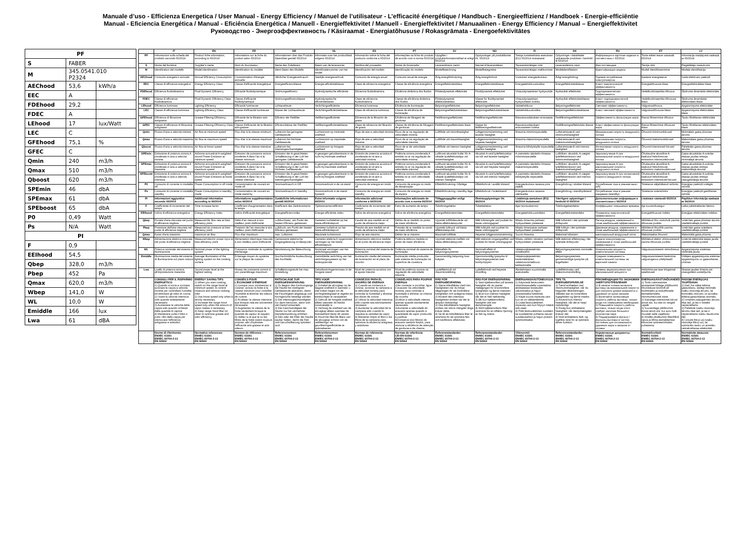Manuale d’uso - Efficienza Energetica / User Manual - Energy Efficiency / Manuel de l’utilisateur - L’efficacité énergétique / Handbuch - Energieeffizienz / Handboek - Energie-efficiëntie
Manual - Eficiencia Energética / Manual - Eficiência Energética / Manuell - Energieffektivitet / Manuell - Energieffektivitet / Manuaalinen - Energy Efficiency / Manual – Energieffektivitet
Руководство - Энергоэффективность / Käsiraamat - Energiatõhususe / Rokasgrāmata - Energoefektivitātes
| PF | | |
| --- | --- | --- |
| S | FABER | |
| M | 345.0541.010 P2324 | |
| AEChood | 53,6 | kWh/a |
| EEC | A | |
| FDEhood | 29,2 | |
| FDEC | A | |
| LEhood | 17 | lux/Watt |
| LEC | C | |
| GFEhood | 75,1 | % |
| GFEC | C | |
| Qmin | 240 | m3/h |
| Qmax | 510 | m3/h |
| Qboost | 620 | m3/h |
| SPEmin | 46 | dbA |
| SPEmax | 61 | dbA |
| SPEboost | 65 | dbA |
| P0 | 0,49 | Watt |
| Ps | N/A | Watt |
| PI | | |
| F | 0,9 | |
| EEIhood | 54,5 | |
| Qbep | 328,0 | m3/h |
| Pbep | 452 | Pa |
| Qmax | 620,0 | m3/h |
| Wbep | 141,0 | W |
| WL | 10,0 | W |
| Emiddle | 166 | lux |
| Lwa | 61 | dBA |
| | IT | EN | FR | DE | NL | ES | PT | SV | NO | FI | DK | RU | ET | LV |
| --- | --- | --- | --- | --- | --- | --- | --- | --- | --- | --- | --- | --- | --- | --- |
| PF | Informazioni sulla scheda del prodotto secondo 65/2014 | Product fiche information, according to 65/2014 | Informations sur la fiche du produit selon 65/2014 | Informationen über das Produkt-Datenblatt gemäß 65/2014 | Informatie over het productblad volgens 65/2014 | Información sobre la ficha del producto conforme a 65/2014 | Informações na ficha do produto de acordo com a norma 65/2014 | Uppgifter i produktinformationsblad et enligt 65/2014 | Opplysninger på produktkortet iht. 65/2014 | Tietoja tuotetiedoista asetuksen (EU) 65/2014 mukaisesti | Oplysninger i databladet vedrørende produktet i henhold til 65/2014 | Информация в карточке изделия в соответствии с 65/2014 | Toote etiketi teave vastavalt 65/2014 | Informācija marķējumā saskaņā ar 65/2014 |
| S | Nome del fornitore | Supplier's name | Nom du fournisseur | Name des Zulieferers | Naam van de leverancier | Nombre del proveedor | Nome do fornecedor | Leverantörens namn | Navnet til leverandøren | Tavarantoimittajan nimi | Leverandørens navn | Имя поставщика | Tarnija nimi | Piegādātāja nosaukums |
| M | Identificativo del modello | Model identification | Identification du modèle | Ident-Daten des Modells | Identificatienummer van het model | Identificación del modelo | Identificação do modelo | Modellbeteckning | Modellbetegnelse | Tavarantoimittajan mallitunniste | Modelidentifikation | Идентификация модели | Mudeli identifitseerimine | Modeļa identifikācija |
| AEChood | Consumo energetico annuale | Annual Efficiency Consumption | Consommation d'énergie annuelle | Jährlicher Energieverbrauch | Jaarlijks energieverbruik | Consumo de energía anual | Consumo anual de energia | Årlig energiförbrukning | Årlig energiforbruk | Vuotuinen energiankulutus | Årligt energiforbrug | Годовое потребление электроэнергии | Aastane energiatarve | Gada efektīvais patēriņš |
| EEC | Classe di efficienza energetica | Energy Efficiency Class | Classe d'efficacité énergétique | Energieeffizienzklasse | Energie-efficiëntieklasse | Clase de eficiencia energética | Classe de eficiência energética | Energieffektivitetsklass | Energieffektivitetsklasse | Energiatehokkuusluokka | Energieffektivitetsklasse | Класс энергетической эффективности | Energiatõhususe klass | Energoefektivitātes klase |
| FDEhood | Efficienza fluidodinamica | Fluid Dynamic Efficiency | Efficacité fluidodynamique | Strömungseffizienz | Hydrodynamische efficiëntie | Eficiencia fluidodinámica | Eficiência dinâmica dos fluidos | Flödesdynamisk effektivitet | Fluiddynamisk effektivitet | Virtausdynaaminen hyötysuhde | Hydraulisk effektivitet | Гидродинамическая эффективность | Vedelikudünaamika tõhusus | Šķidruma dinamiskā efektivitāte |
| FDEC | Classe di efficienza fluidodinamica | Fluid Dynamic Efficiency Class | Classe d'efficacité fluidodynamique | Strömungseffizienzklasse | Hydrodynamische efficiëntieklasse | Clase de eficiencia fluidodinámica | Classe de eficiência dinâmica dos fluidos | Flödesdynamisk effektivitetsklass | Klasse for fluiddynamisk effektivitet | Virtausdynaamisen hyötysuhteen luokka | Hydraulisk effektivitetsklasse | Класс гидродинамической эффективности | Vedelikudünaamika tõhususe klass | Šķidruma dinamiskās efektivitātes klase |
| LEhood | Efficienza luminosa | Lighting Efficiency | Efficacité lumineuse | Lichtausbeute | Verlichtingsefficiëntie | Eficiencia luminosa | Eficiência de iluminação | Belysningseffektivitet | Belysningseffektivitet | Valotehokkuus | Belysningseffektivitet | Световая эффективность | Valgustustõhusus | Apgaismojuma efektivitāte |
| LEC | Classe di efficienza luminosa | Lighting Efficiency Class | Classe d'efficacité lumineuse | Klasse der Lichtausbeute | Verlichtingsefficiëntieklasse | Clase de eficiencia luminosa | Classe de eficiência de iluminação | Belysningseffektivitetsklass | Belysningseffektivitetsklasse | Valotehokkuusluokka | Belysningseffektivitetsklasse | Класс световой эффективности | Valgustustõhususe klass | Apgaismojuma efektivitātes klase |
| GFEhood | Efficienza di filtrazione antigrasso | Grease Filtering Efficiency | Efficacité de la filtration anti-graisse | Effizienz der Fettfilter | Vetfilteringsefficiëntie | Eficiencia de la filtración de grasa | Eficiência de filtragem de gorduras | Fettfiltreringseffektivitet | Fettfiltreringseffektivitet | Rasvansuodatuksen erotusaste | Fedtfiltreringseffektivitet | Эффективность фильтрации жира | Rasva filtreerimise tõhusus | Tauku filtrēšanas efektivitāte |
| GFEC | Classe di efficienza di filtrazione antigrasso | Grease Filtering Efficiency Class | Classe d'efficacité de la filtration anti-graisse | Effizienzklasse der Fettfilter | Vetfilteringsefficiëntieklasse | Clase de eficiencia de filtración de grasa | Classe de eficiência de filtragem de gorduras | Fettfiltreringseffektivitets klass | Klasse for fettfiltreringseffektivitet | Rasvansuodatuksen erotusasteen luokka | Fedtfiltreringseffektivitets klasse | Класс эффективности фильтрации жира | Rasva filtreerimise tõhususe klass | Tauku filtrēšanas efektivitātes klase |
| Qmin | Flusso d'aria a velocità minima | Air flow at minimum speed | Flux d'air à la vitesse minimum | Luftstrom bei geringster Gebläsestufe | Luchtstroom op minimale snelheid | Flujo de aire a velocidad mínima | Fluxo de ar na regulação de velocidade mínima | Luftflöde vid minimihastighet | Luftgjennomstrømming ved laveste hastighet | Ilmavirta miniminopeudella | Luftstrømsværdi ved minimumshastighed | Минимальная скорость воздушного потока | Õhuvool miinimumkiirusel | Minimālais gaisa plūsmas ātrums |
| Qmax | Flusso d'aria a velocità massima | Air flow at maximum speed | Flux d'air à la vitesse maximum | Luftstrom bei höchster Gebläsestufe | Luchtstroom op maximale snelheid | Flujo de aire a velocidad máxima | Fluxo de ar na regulação de velocidade máxima | Luftflöde vid maximihastighet | Luftgjennomstrømming ved høyeste hastighet | Ilmavirta maksiminopeudella | Luftstrømsværdi ved maksimumshastighed | Максимальная скорость воздушного потока | Õhuvool maksimumkiirusel | Maksimālais gaisa plūsmas ātrums |
| Qboost | Flusso d'aria a velocità intensiva | Air flow at boost speed | Flux d'air à la vitesse intensive | Luftstrom bei Intensivgeschwindigkeit | Luchtstroom op hoogste snelheid | Flujo de aire a velocidad intensiva | Fluxo de ar de velocidade intensa | Luftflöde vid intensiv hastighet | Luftgjennomstrømming ved intensiv hastighet | Ilmavirta kiihdytetyllä nopeudella | Luftstrømsværdi ved intensiv hastighed | Интенсивная скорость воздушного потока | Õhuvool intensiivsel kiirusel | Palielināts gaisa plūsmas ātrums |
| SPEmin | Emissione di potenza sonora A ponderata in aria a velocità minima | Airborne acoustical A-weighted sound Power Emission at minimum speed | Émission de puissance sonore pondérée A dans l'air à la vitesse minimum | Emission der A-gewichteten Schallleistung in der Luft bei geringster Gebläsestufe | A-gewogen geluidsemissie in de lucht bij minimale snelheid | Emisión de potencia acústica A ponderada en el aire a velocidad mínima | Potência sonora ponderada A emitida no ar na regulação de velocidade mínima | Luftburet akustiskt buller för A-viktade ljudeffektutsläpp vid minimihastighet | Akustisk A-veid lydeffektutslipp via luft ved laveste hastighet | A-painotettu ääniteho ilmassa miniminopeudella | Luftbåren, akustisk, A-vægtet lydeffektemission ved minimumshastighed | Звукоизлучение А при минимальной скорости воздушного потока | Õhukaudne akustiline A-kaalutud helivõimsuse emissioon miinimumkiirusel | Gaisa akustiskās A-svērtās skaņas jaudas emisija minimālajā ātrumā |
| SPEmax | Emissione di potenza sonora A ponderata in aria a velocità massima | Airborne acoustical A-weighted sound Power Emission at maximum speed | Émission de puissance sonore pondérée A dans l'air à la vitesse maximum | Emission der A-gewichteten Schallleistung in der Luft bei höchster Gebläsestufe | A-gewogen geluidsemissie in de lucht bij maximale snelheid | Emisión de potencia acústica A ponderada en el aire a velocidad máxima | Potência sonora ponderada A emitida no ar na regulação de velocidade máxima | Luftburet akustiskt buller för A-viktade ljudeffektutsläpp vid maximihastighet | Akustisk A-veid lydeffektutslipp via luft ved høyeste hastighet | A-painotettu ääniteho ilmassa maksiminopeudella | Luftbåren, akustisk, A-vægtet lydeffektemission ved maksimumshastighed | Звукоизлучение А при максимальной скорости воздушного потока | Õhukaudne akustiline A-kaalutud helivõimsuse emissioon maksimumkiirusel | Gaisa akustiskās A-svērtās skaņas jaudas emisija maksimālajā ātrumā |
| SPEboost | Emissione di potenza sonora A ponderata in aria a velocità intensiva | Airborne acoustical A-weighted sound Power Emission at boost speed | Émission de puissance sonore pondérée A dans l'air à la vitesse intensive | Emission der A-gewichteten Schallleistung in der Luft bei Intensivgeschwindigkeit | A-gewogen geluidsemissie in de lucht bij hoogste snelheid | Emisión de potencia acústica A ponderada en el aire a velocidad intensiva | Potência sonora ponderada A emitida no ar com velocidade intensa | Luftburet akustiskt buller för A-viktade ljudeffektutsläpp vid intensiv hastighet | Akustisk A-veid lydeffektutslipp via luft ved intensiv hastighet | A-painotettu ääniteho ilmassa kiihdytetyllä nopeudella | Luftbåren, akustisk, A-vægtet lydeffektemission ved intensiv hastighed | Звукоизлучение А при интенсивной скорости воздушного потока | Õhukaudne akustiline A-kaalutud helivõimsuse emissioon intensiivsel kiirusel | Gaisa akustiskās A-svērtās skaņas jaudas emisija paaugstinātajā ātrumā |
| P0 | Consumo di corrente in modalità off | Power Consumption in off mode | Consommation de courant en mode off | Stromverbrauch in Off | Stroomverbruik in de uit-stand | Consumo de energía en modo off | Consumo de energia no modo de desativação | Effektförbrukning i frånläge | Effektforbruk i avslått tilstand | Energiankulutus tavassa pois päältä | Energiforbrug i slukket tilstand | Потребление тока в режиме выкл (off) | Toitetarve väljalülitatud režiimis | Enerģijas patēriņš izslēgtā režīmā |
| Ps | Consumo di corrente in modalità standby | Power Consumption in standby mode | Consommation de courant en mode stand-by | Stromverbrauch in Standby | Stroomverbruik in de stand-bystand | Consumo de energía en modo standby | Consumo de energia no modo de espera | Effektförbrukning i standby-läge | Effektforbruk i hviletilstand | Energiankulutus tavassa valmiustila | Energiforbrug i standbytilstand | Потребление тока в режиме ожидания (standby) | Toitetarve ooterežiimis | Enerģijas patēriņš gaidīšanas režīmā |
| PI | Informazioni aggiuntive secondo 66/2014 | Additional information according to 66/2014 | Informations supplémentaires selon 66/2014 | Zusätzliche Informationen gemäß 66/2014 | Extra informatie volgens 66/2014 | Información adicional conforme a 66/20144 | Informações adicionais de acordo com a norma 66/2014 | Tilläggsuppgifter enligt 66/2014 | Ekstraopplysninger iht. 66/2014 | Lisätietoja asetuksen (EU) 66/2014 mukaisesti | Yderligere oplysninger i henhold til 66/2014 | Дополнительная информация в соответствии с 66/2014 | Lisateave vastavalt 66/2014 | Papildus informācija saskaņā ar 66/2014 |
| F | Coefficiente di incremento del tempo | Time increase factor | Coefficient d'augmentation dans le temps | Koeffizient des Zeitinkrements | Tijdstoenamecoëfficiënt | Coeficiente de incremento del tiempo | Fator de aumento de tempo | Tidsökningsfaktor | Tidsøkefaktor | Ajan korotuskerroin | Tidsforøgelsesfaktor | Коэффициент повышения времени | Aja suurendustegur | Laika palielināšanās faktors |
| EEIhood | Indice di efficienza energetica | Energy Efficiency Index | Indice d'efficacité énergétique | Energieeffizienzindex | Energie-efficiëntie-index | Índice de eficiencia energética | Índice de eficiência energética | Energieffektivitetsindex | Energieffektivitetsindeks | Energiatehokkuusindeksi | Energieffektivitetsindeks | Показатель энергетической эффективности | Energiatõhususe indeks | Enerģijas efektivitātes indekss |
| Qbep | Portata d'aria misurata nel punto di efficienza migliore | Measured Air flow rate at best efficiency point | Débit d'air mesuré à son meilleur point d'efficacité | Luftdurchsatz, am Punkt der besten Effizienz gemessen | Gemeten luchtdebiet op het beste-efficiëntiepunt | Caudal de aire medido en el punto de eficiencia mejor | Débito de ar medido no ponto de maior eficiência | Uppmätt luftflödesvärde vid bästa effektivitetspunkt | Målt luftmengde ved punktet for beste virkningsgrad | Mitattu ilmavirta parhaan hyötysuhteen pisteessä | Målt luftstrøm i det optimale driftspunkt | Расход воздуха, измеренный в точке наибольшей эффективности | Mõõdetud õhu vooluhulk parima tõhususe punktis | Izmērītais gaisa plūsmas ātrums visefektīvākajā punktā |
| Pbep | Pressione dell'aria misurata nel punto di efficienza migliore | Measured air pressure at best efficiency point | Pression de l'air mesurée à son meilleur point d'efficacité | Luftdruck, am Punkt der besten Effizienz gemessen | Gemeten luchtdruk op het beste-efficiëntiepunt | Presión de aire medido en el punto de eficiencia mejor | Pressão de ar medida no ponto de maior eficiência | Uppmätt lufttryck vid bästa effektivitetspunkt | Målt lufttrykk ved punktet for beste virkningsgrad | Mitattu ilmanpaine parhaan hyötysuhteen pisteessä | Målt lufttryk i det optimale driftspunkt | Давление воздуха, измеренное в точке наибольшей эффективности | Mõõdetud õhurõhk parima tõhususe punktis | Izmērītais gaisa spiediens visefektīvākajā punktā |
| Qmax | flusso d'aria massimo | maximum air flow | Flux d'air maximum | max. Luftstrom | Maximale luchtstroom | Flujo de aire máximo | Débito de ar máximo | Maximalt luftflöde | Høyeste luftgjennomstrømming | Suurin ilmavirta | Maksimal luftstrøm | максимальный воздушный поток | Maksimaalne õhuvool | Maksimālā gaisa plūsma |
| Wbep | Alimentazione elettrica misurata nel punto di efficienza migliore | Measured electric power input at best efficiency point | Alimentation électrique mesurée à son meilleur point d'efficacité | Gemessene elektrische Eingangsleistung im Bestpunkt | Gemeten elektrisch opgenomen vermogen op het beste-efficiëntiepunt | Alimentación eléctrica medida en el punto de eficiencia mejor | Potência elétrica medida no ponto de maior eficiência | Uppmätt elektrisk ineffekt vid bästa effektivitetspunkt | Målt elektrisk inngangseffekt ved punktet for beste virkningsgrad | Mitattu sähkön ottoteho parhaan hyötysuhteen pisteessä | Målt elektrisk effektoptag i det optimale driftspunkt | Подача электроэнергии, измеренная в точке наибольшей эффективности | Mõõdetud elektri võimsussisend parima tõhususe punktis | Izmērītā elektriskā ieejas jauda visefektīvākajā punktā |
| WL | Potenza nominale del sistema di illuminazione | Nominal power of the lighting system | Puissance nominale du système d'éclairage | Nennleistung der Beleuchtung | Nominaal vermogen van het verlichtingssysteem | Potencia nominal del sistema de iluminación | Potência nominal do sistema de iluminação | Märkeffekt för belysningssystemet | Nominell effekt til belysningssystemet | Valaistusjärjestelmän nimellisteho | Belysningssystemets nominelle effekt | Номинальная мощность осветительной системы | Valgustussüsteemi nimivõimsus | Apgaismojuma sistēmas nominālā jauda |
| Emiddle | Illuminazione media del sistema di illuminazione sul piano cottura | Average illumination of the lighting system on the cooking surface | Éclairage moyen du système sur la plaque de cuisson | Durchschnittliche Ausleuchtung des Kochfelds | Gemiddelde verlichting van het verlichtingssysteem op het kookoppervlak | Iluminación media del sistema de iluminación en el plano de cocción | Iluminação média produzida pelo sistema de iluminação na superfície de cozedura | Genomsnittlig belysning över kokytan | Gjennomsnittlig lysstyrke til belysningssystemet over komfyrtoppen | Valaistusjärjestelmän keskimääräinen valaistusvoimakkuus keittopinnalla | Belysningssystemets gennemsnitlige lysstyrke på kogefladen | Средняя освещенность осветительной системы на варочной панели | Valgustussüsteemi keskmine valgustugevus pliidiplaadil | Vidējais apgaismojuma sistēmas apgaismojums uz gatavošanas virsmas |
| Lwa | Livello di potenza sonora all'impostazione massima | Sound power level at the highest setting | Niveau de puissance sonore à son paramétrage maximum | Schallleistungsstufe bei max. Einstellung | Geluidsvermogensniveau in de hoogste stand | Nivel de potencia acústica con el ajuste máximo | Nível de potência sonora na regulação de velocidade máxima | Ljudeffektnivå vid maximiinställning | Lydeffektnivå ved høyeste innstilling | Äänitehotaso suurimmalla asetuksella | Lydeffektniveau ved maksimumsindstilling | Уровень звукоизлучения при максимальной мощности | Helivõimsuse tase kõrgeimal seadistusel | Skaņas jaudas līmenis pie visaugstākā uzstādījuma |
| | CONSIGLI PER IL RISPARMIO ENERGETICO 1) Quando si inizia a cucinare, azionare la cappa a velocità minima per controllare l'umidità ed eliminare gli odori di cucina 2) Usare la velocità intensiva solo quando strettamente necessario 3) Aumentare la velocità della cappa solo quando richiesto dalla quantità di vapore 4) Mantenere pulito il filtro o puliti i filtri della cappa per ottimizzare l'efficienza antigrasso e antiodori. | ENERGY SAVING TIPS 1) When you start cooking, switch on the range hood at minimum speed, to control moisture and remove cooking odor 2) Use boost speed only when is strictly necessary 3) Increase the range hood speed only when the amount of vapor makes it necessary 4) Keep range hood filter (s) clean to optimize grease and odor efficiency . | CONSEILS POUR L'ÉCONOMIE D'ÉNERGIE 1) Lorsque vous commencez à cuisiner, activez la hotte à la vitesse minimum pour contrôler l'humidité et éliminer les odeurs de cuisine. 2) N'utilisez la vitesse intensive que lorsque cela est strictement nécessaire. 3) Augmentez la vitesse de la hotte seulement lorsque la quantité de vapeur le requiert. 4) Veillez à ce que le ou les filtres de la hotte soient toujours propres, afin d'optimiser l'efficacité anti-graisse et anti-odeurs. | RATSCHLÄGE ZUR ENERGIEEINSPARUNG 1) Zu Beginn des Kochvorgangs die Haube bei niedrigster Gebläsestufe aktivieren, damit die Feuchtigkeit abgesaugt und Kochgerüche beseitigt werden 2) Die Intensivgeschwindigkeit nur dann benutzen, wenn sich viel Dampf entwickelt. 3) Die Geschwindigkeit der Haube nur bei vermehrter Dampfentwicklung erhöhen 4) Den oder die Filter der Haube sauber halten, damit die Fett- und Geruchsfilterung optimiert wird. | TIPS VOOR ENERGIEBESPARING 1) Schakel de afzuigkap op de laagste snelheid in wanneer u met koken begint om de vochtigheidsgraad te regelen en kookluchtjes te verwijderen 2) Gebruik de hoogste snelheid alleen wanneer dit beslist noodzakelijk is 3) Verhoog de snelheid van de afzuigkap alleen wanneer de hoeveelheid damp dit vereist 4) Houd het filter/de filters van de afzuigkap schoon om de vetfilterings- en geurfilteringsefficiëntie te optimaliseren. | CONSEJOS PARA EL AHORRO DE ENERGÍA 1) Cuando se comienza a cocinar, accionar la campana a la velocidad mínima para controlar la humedad y eliminar los olores de cocina 2) Utilizar la velocidad intensiva sólo cuando sea estrictamente necesario 3) Aumentar la velocidad de la campana sólo cuando lo requiera la cantidad de vapor 4) Mantener limpio el filtro o los filtros de la campana para optimizar la eficiencia antigrasa y antiolores | CONSELHOS PARA POUPAR ENERGIA 1)Ao começar a cozinhar, ligue o exaustor na velocidade mínima, para controlar a humidade e eliminar os cheiros da cozinha 2)Utilize a velocidade intensa apenas quando estritamente necessário 3)Aumente a velocidade do exaustor apenas quando a quantidade de vapor produzido o justificar 4)Conserve o(s) filtro(s) do exaustor sempre limpos, para otimizar a eficiência de retenção de gorduras e de cheiros | RÅD FÖR ENERGIBESPARING 1) Starta köksfläkten med min. hastigheten när du börjar tillagningen för att kontrollera fuktigheten och avlägsna matos. 2) Använd den intensiva hastigheten endast när det är absolut nödvändigt. 3) Öka köksfläktens hastighet endast när större mängder ånga kräver detta. 4) Se till att köksfläktens filter är rent/rena för att optimera fett- och luktfiltrens effektivitet. | RÅD FOR ENERGISPARING 1) Start kjøkkenviften på laveste hastighet når du starter matlagingen for å kontrollere fuktigheten og fjerne matosen. 2) Bruk kun intensiv hastighet når det er helt nødvendig 3) Øk kun kjøkkenviftens hastighet ved stor dampmengde. 4) Hold kjøkkenviftens filter rent/rene for en effektiv fjerning av fett og matos. | ENERGIANSÄÄSTÖNEUVOJA 1) Käynnistä liesituuletin miniminopeudella ruoanlaittoa aloittaessasi kosteuden valvomiseksi ja hajun poistamiseksi keittiöstä 2) Käytä suurta nopeutta vain kun se on välttämätöntä 3) Lisää liesituulettimen nopeutta vain kun höyryn määrä sitä vaatii 4) Pidä liesituulettimen suodatin tai suodattimet puhtaina rasvan suodatustehon ja hajun poiston optimoimiseksi | TIPS TIL ENERGIBESPARELSE 1) Tænd emhætten ved minimumshastighed, når du begynder tilberedningen. Således kan du kontrollere fugtigheden og fjerne mados. 2) Anvend kun intensiv hastighed, når det er højst nødvendigt. 3) Forøg kun emhættens hastighed, når dampmængden kræver det. 4) Hold emhættens fedt- og lugtfiltre rene for at optimere deres funktion. | РЕКОМЕНДАЦИИ ПО ЭКОНОМИИ ЭНЕРГОПОТРЕБЛЕНИЯ 1) В начале готовки включите вытяжку на минимальной скорости для контроля уровня влажности и удаления из кухни запахов 2) Включайте интенсивную скорость работы вытяжки, только когда это совершенно необходимо 3) Повышайте скорость работы вытяжки, только когда этого требует наличие большого количества пара 4) Поддерживайте фильтр / фильтры вытяжки в чистом состоянии для оптимального удаления жира и запахов от готовки. | ENERGIASÄÄSTUNÕUANDED 1) Toidu valmistamise alustamisel lülitage pliidikummi õhuniiskuse kontrolli all hoidmiseks ja toidulõhnade eemaldamiseks miinimumkiirusel sisse 2) Kasutage intensiivset kiirust ainult siis, kui see on rangelt vajalik 3) Suurendage pliidikummi kiirust ainult siis, kui auru hulk muudab selle vajalikuks 4) Hoidke pliidikummi filter/filtrid rasva ja lõhna eemaldamise tõhususe optimeerimiseks puhastena. | PADOMI ENERĢIJAS TAUPĪŠANAI 1) Kad Jūs sākat ēdiena gatavošanu, ieslēgt minimālo tvaiku nosūcēja ātrumu, lai kontrolētu mitrumu un aizvāktu ēdiena gatavošanas aromātu. 2) Izmantot paaugstinātu ātrumu tikai tad, ja tas ir noteikti nepieciešams. 3) Palielināt tvaiku nosūcēja ātrumu tikai tad, ja tas ir nepieciešams tvaiku daudzuma dēļ. 4) Uzturēt filtru(-us) tvaiku nosūcēja filtru(-us), lai optimizētu tauku un aromātu neitralizēšanas efektivitāti. |
| | Norme di riferimento: EN/IEC 61591 EN/IEC 60704-2-13 EN 50564 | Normative references: EN/IEC 61591 EN/IEC 60704-2-13 EN 50564 | Normes de référence : EN/IEC 61591 EN/IEC 60704-2-13 EN 50564 | Referenznormen: EN/IEC 61591 EN/IEC 60704-2-13 EN 50564 | Referentienormen EN/IEC 61591 EN/IEC 60704-2-13 EN 50564 | Normas de referencia: EN/IEC 61591 EN/IEC 60704-2-13 EN 50564 | Normas de referência: CEI EN 61591 EN/IEC 60704-2-13 EN 50564 | Referensstandarder: EN/IEC 61591 EN/IEC 60704-2-13 EN 50564 | Referansestandarder: EN/IEC 61591 EN/IEC 60704-2-13 EN 50564 | Viitenormit: EN/IEC 61591 EN/IEC 60704-2-13 EN 50564 | Referencestandarder: EN/IEC 61591 EN/IEC 60704-2-13 EN 50564 | Нормативные документы: EN/IEC 61591 EN/IEC 60704-2-13 EN 50564 | Normatiivviited: EN/IEC 61591 EN/IEC 60704-2-13 EN 50564 | Normatīvās atsauces: EN/IEC 61591 EN/IEC 60704-2-13 EN 50564 |